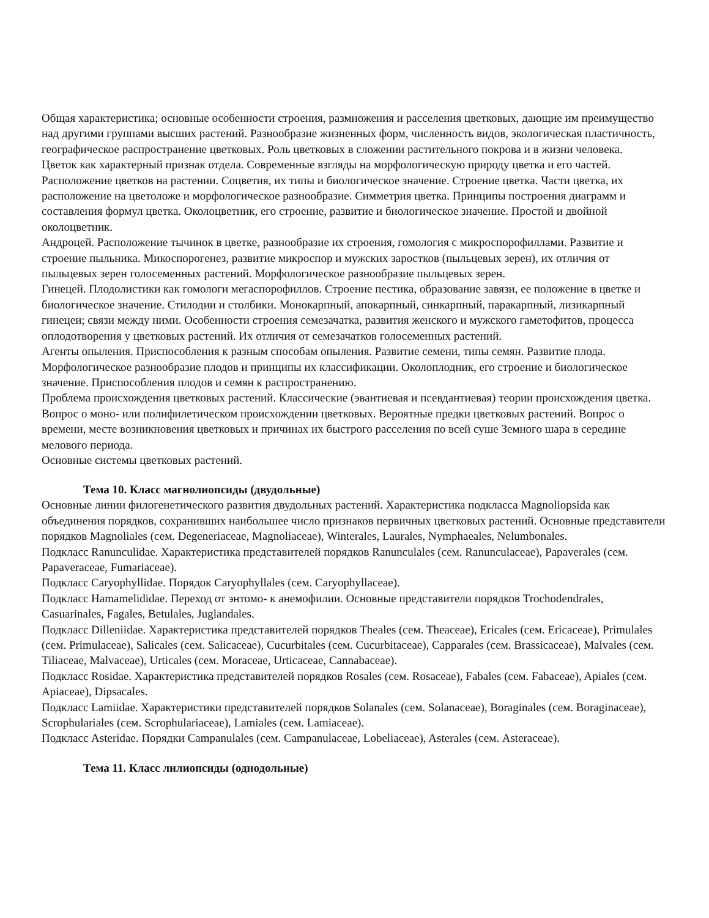Общая характеристика; основные особенности строения, размножения и расселения цветковых, дающие им преимущество над другими группами высших растений. Разнообразие жизненных форм, численность видов, экологическая пластичность, географическое распространение цветковых. Роль цветковых в сложении растительного покрова и в жизни человека.
Цветок как характерный признак отдела. Современные взгляды на морфологическую природу цветка и его частей. Расположение цветков на растении. Соцветия, их типы и биологическое значение. Строение цветка. Части цветка, их расположение на цветоложе и морфологическое разнообразие. Симметрия цветка. Принципы построения диаграмм и составления формул цветка. Околоцветник, его строение, развитие и биологическое значение. Простой и двойной околоцветник.
Андроцей. Расположение тычинок в цветке, разнообразие их строения, гомология с микроспорофиллами. Развитие и строение пыльника. Микоспорогенез, развитие микроспор и мужских заростков (пыльцевых зерен), их отличия от пыльцевых зерен голосеменных растений. Морфологическое разнообразие пыльцевых зерен.
Гинецей. Плодолистики как гомологи мегаспорофиллов. Строение пестика, образование завязи, ее положение в цветке и биологическое значение. Стилодии и столбики. Монокарпный, апокарпный, синкарпный, паракарпный, лизикарпный гинецеи; связи между ними. Особенности строения семезачатка, развития женского и мужского гаметофитов, процесса оплодотворения у цветковых растений. Их отличия от семезачатков голосеменных растений.
Агенты опыления. Приспособления к разным способам опыления. Развитие семени, типы семян. Развитие плода. Морфологическое разнообразие плодов и принципы их классификации. Околоплодник, его строение и биологическое значение. Приспособления плодов и семян к распространению.
Проблема происхождения цветковых растений. Классические (эвантиевая и псевдантиевая) теории происхождения цветка. Вопрос о моно- или полифилетическом происхождении цветковых. Вероятные предки цветковых растений. Вопрос о времени, месте возникновения цветковых и причинах их быстрого расселения по всей суше Земного шара в середине мелового периода.
Основные системы цветковых растений.
Тема 10. Класс магнолиопсиды (двудольные)
Основные линии филогенетического развития двудольных растений. Характеристика подкласса Magnoliopsida как объединения порядков, сохранивших наибольшее число признаков первичных цветковых растений. Основные представители порядков Magnoliales (сем. Degeneriaceae, Magnoliaceae), Winterales, Laurales, Nymphaeales, Nelumbonales.
Подкласс Ranunculidae. Характеристика представителей порядков Ranunculales (сем. Ranunculaceae), Papaverales (сем. Papaveraceae, Fumariaceae).
Подкласс Caryophyllidae. Порядок Caryophyllales (сем. Caryophyllaceae).
Подкласс Hamamelididae. Переход от энтомо- к анемофилии. Основные представители порядков Trochodendrales, Casuarinales, Fagales, Betulales, Juglandales.
Подкласс Dilleniidae. Характеристика представителей порядков Theales (сем. Theaceae), Ericales (сем. Ericaceae), Primulales (сем. Primulaceae), Salicales (сем. Salicaceae), Cucurbitales (сем. Cucurbitaceae), Capparales (сем. Brassicaceae), Malvales (сем. Tiliaceae, Malvaceae), Urticales (сем. Moraceae, Urticaceae, Cannabaceae).
Подкласс Rosidae. Характеристика представителей порядков Rosales (сем. Rosaceae), Fabales (сем. Fabaceae), Apiales (сем. Apiaceae), Dipsacales.
Подкласс Lamiidae. Характеристики представителей порядков Solanales (сем. Solanaceae), Boraginales (сем. Boraginaceae), Scrophulariales (сем. Scrophulariaceae), Lamiales (сем. Lamiaceae).
Подкласс Asteridae. Порядки Campanulales (сем. Campanulaceae, Lobeliaceae), Asterales (сем. Asteraceae).
Тема 11. Класс лилиопсиды (однодольные)